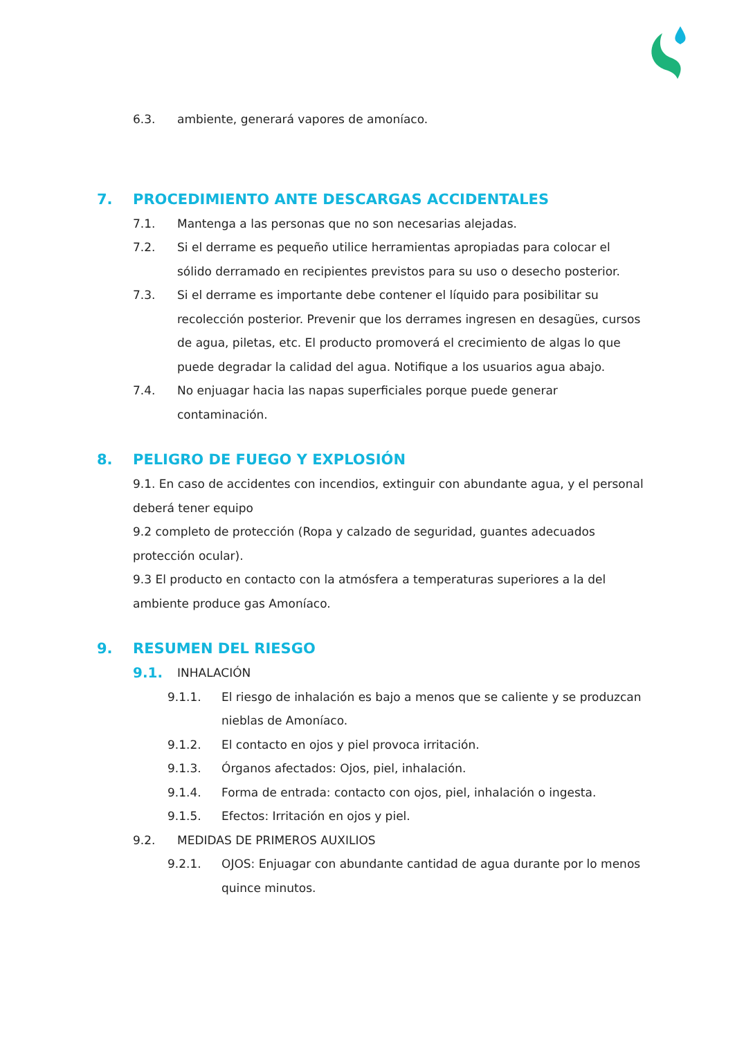6.3. ambiente, generará vapores de amoníaco.
7. PROCEDIMIENTO ANTE DESCARGAS ACCIDENTALES
7.1. Mantenga a las personas que no son necesarias alejadas.
7.2. Si el derrame es pequeño utilice herramientas apropiadas para colocar el sólido derramado en recipientes previstos para su uso o desecho posterior.
7.3. Si el derrame es importante debe contener el líquido para posibilitar su recolección posterior. Prevenir que los derrames ingresen en desagües, cursos de agua, piletas, etc. El producto promoverá el crecimiento de algas lo que puede degradar la calidad del agua. Notifique a los usuarios agua abajo.
7.4. No enjuagar hacia las napas superficiales porque puede generar contaminación.
8. PELIGRO DE FUEGO Y EXPLOSIÓN
9.1. En caso de accidentes con incendios, extinguir con abundante agua, y el personal deberá tener equipo
9.2 completo de protección (Ropa y calzado de seguridad, guantes adecuados protección ocular).
9.3 El producto en contacto con la atmósfera a temperaturas superiores a la del ambiente produce gas Amoníaco.
9. RESUMEN DEL RIESGO
9.1.
INHALACIÓN
9.1.1. El riesgo de inhalación es bajo a menos que se caliente y se produzcan nieblas de Amoníaco.
9.1.2. El contacto en ojos y piel provoca irritación.
9.1.3. Órganos afectados: Ojos, piel, inhalación.
9.1.4. Forma de entrada: contacto con ojos, piel, inhalación o ingesta.
9.1.5. Efectos: Irritación en ojos y piel.
9.2. MEDIDAS DE PRIMEROS AUXILIOS
9.2.1. OJOS: Enjuagar con abundante cantidad de agua durante por lo menos quince minutos.